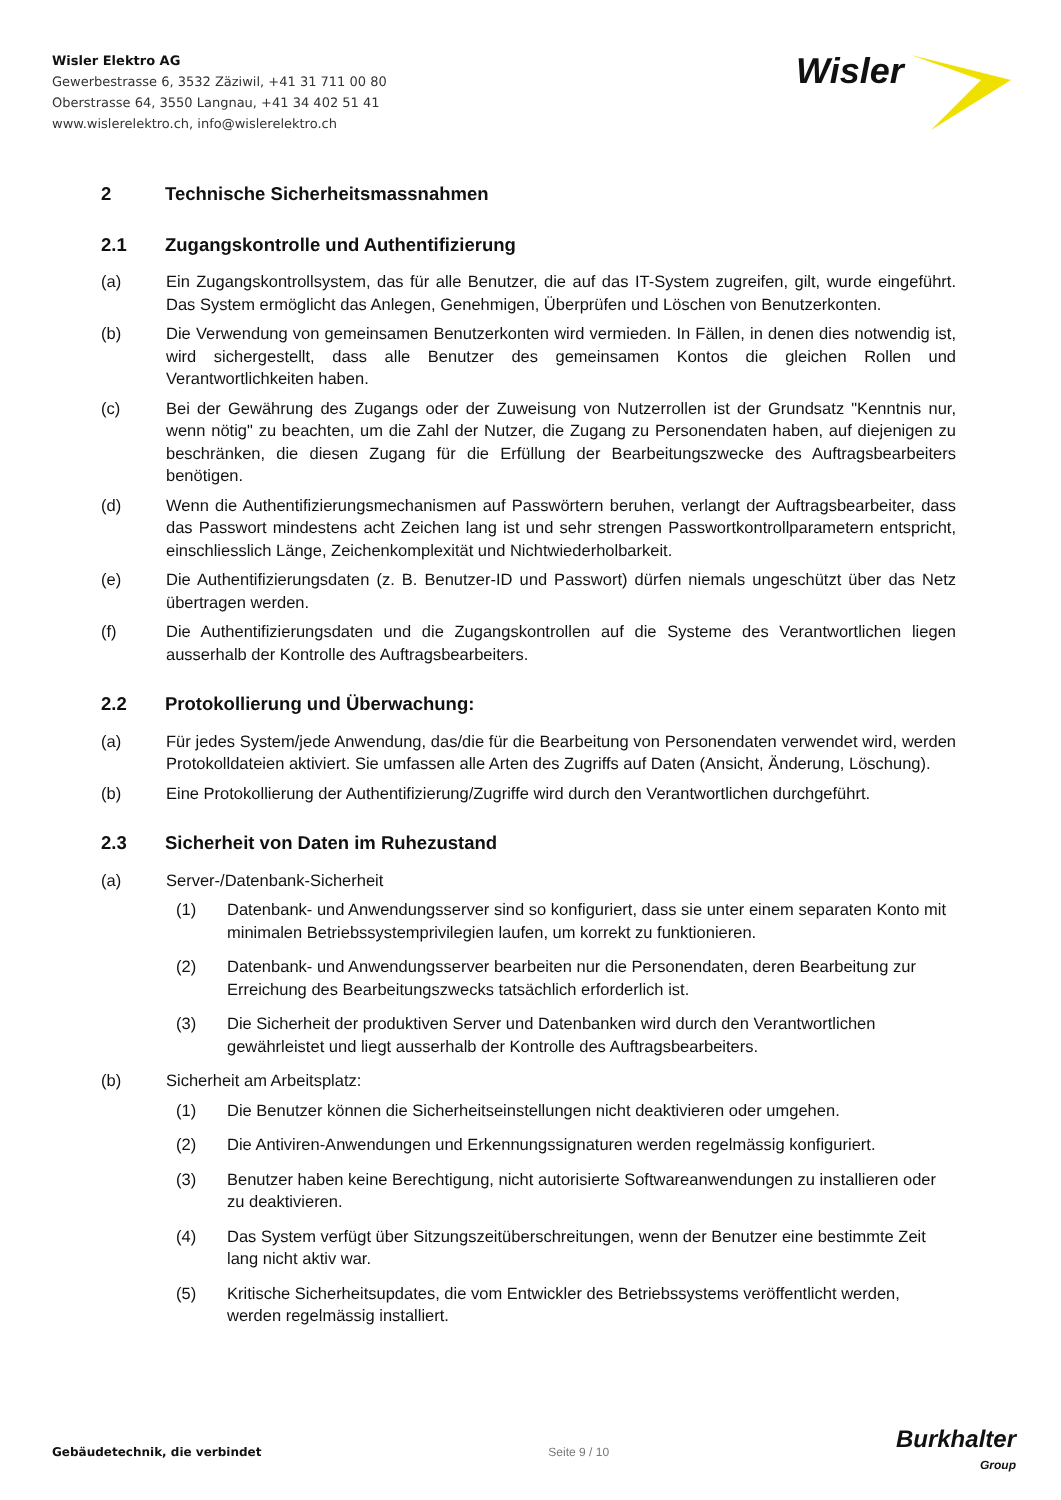Wisler Elektro AG
Gewerbestrasse 6, 3532 Zäziwil, +41 31 711 00 80
Oberstrasse 64, 3550 Langnau, +41 34 402 51 41
www.wislerelektro.ch, info@wislerelektro.ch
Wisler
2 Technische Sicherheitsmassnahmen
2.1 Zugangskontrolle und Authentifizierung
(a) Ein Zugangskontrollsystem, das für alle Benutzer, die auf das IT-System zugreifen, gilt, wurde eingeführt. Das System ermöglicht das Anlegen, Genehmigen, Überprüfen und Löschen von Benutzerkonten.
(b) Die Verwendung von gemeinsamen Benutzerkonten wird vermieden. In Fällen, in denen dies notwendig ist, wird sichergestellt, dass alle Benutzer des gemeinsamen Kontos die gleichen Rollen und Verantwortlichkeiten haben.
(c) Bei der Gewährung des Zugangs oder der Zuweisung von Nutzerrollen ist der Grundsatz "Kenntnis nur, wenn nötig" zu beachten, um die Zahl der Nutzer, die Zugang zu Personendaten haben, auf diejenigen zu beschränken, die diesen Zugang für die Erfüllung der Bearbeitungszwecke des Auftragsbearbeiters benötigen.
(d) Wenn die Authentifizierungsmechanismen auf Passwörtern beruhen, verlangt der Auftragsbearbeiter, dass das Passwort mindestens acht Zeichen lang ist und sehr strengen Passwortkontrollparametern entspricht, einschliesslich Länge, Zeichenkomplexität und Nichtwiederholbarkeit.
(e) Die Authentifizierungsdaten (z. B. Benutzer-ID und Passwort) dürfen niemals ungeschützt über das Netz übertragen werden.
(f) Die Authentifizierungsdaten und die Zugangskontrollen auf die Systeme des Verantwortlichen liegen ausserhalb der Kontrolle des Auftragsbearbeiters.
2.2 Protokollierung und Überwachung:
(a) Für jedes System/jede Anwendung, das/die für die Bearbeitung von Personendaten verwendet wird, werden Protokolldateien aktiviert. Sie umfassen alle Arten des Zugriffs auf Daten (Ansicht, Änderung, Löschung).
(b) Eine Protokollierung der Authentifizierung/Zugriffe wird durch den Verantwortlichen durchgeführt.
2.3 Sicherheit von Daten im Ruhezustand
(a) Server-/Datenbank-Sicherheit
(1) Datenbank- und Anwendungsserver sind so konfiguriert, dass sie unter einem separaten Konto mit minimalen Betriebssystemprivilegien laufen, um korrekt zu funktionieren.
(2) Datenbank- und Anwendungsserver bearbeiten nur die Personendaten, deren Bearbeitung zur Erreichung des Bearbeitungszwecks tatsächlich erforderlich ist.
(3) Die Sicherheit der produktiven Server und Datenbanken wird durch den Verantwortlichen gewährleistet und liegt ausserhalb der Kontrolle des Auftragsbearbeiters.
(b) Sicherheit am Arbeitsplatz:
(1) Die Benutzer können die Sicherheitseinstellungen nicht deaktivieren oder umgehen.
(2) Die Antiviren-Anwendungen und Erkennungssignaturen werden regelmässig konfiguriert.
(3) Benutzer haben keine Berechtigung, nicht autorisierte Softwareanwendungen zu installieren oder zu deaktivieren.
(4) Das System verfügt über Sitzungszeitüberschreitungen, wenn der Benutzer eine bestimmte Zeit lang nicht aktiv war.
(5) Kritische Sicherheitsupdates, die vom Entwickler des Betriebssystems veröffentlicht werden, werden regelmässig installiert.
Gebäudetechnik, die verbindet Seite 9 / 10
Burkhalter
Group